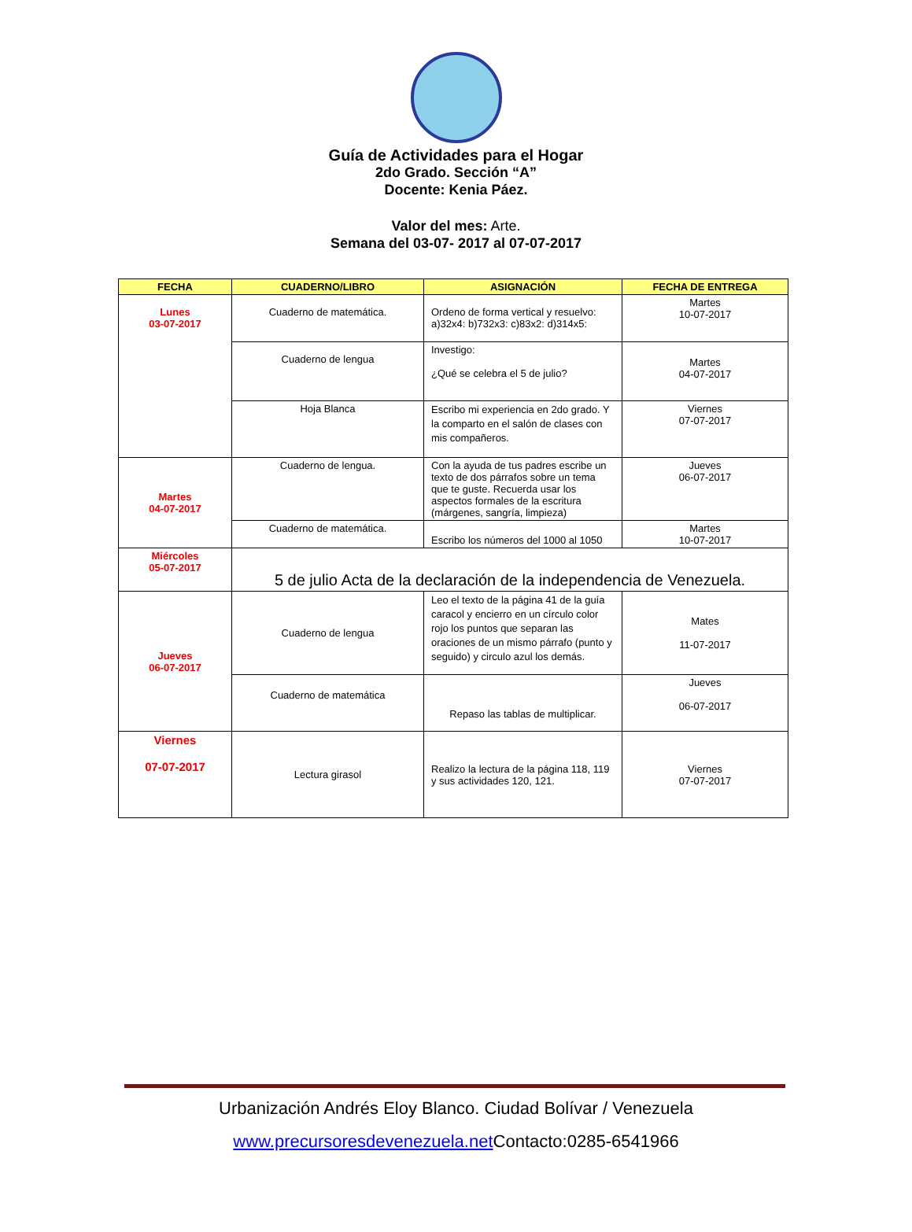Guía de Actividades para el Hogar
2do Grado. Sección “A”
Docente: Kenia Páez.
Valor del mes: Arte.
Semana del 03-07- 2017 al 07-07-2017
| FECHA | CUADERNO/LIBRO | ASIGNACIÓN | FECHA DE ENTREGA |
| --- | --- | --- | --- |
| Lunes 03-07-2017 | Cuaderno de matemática. | Ordeno de forma vertical y resuelvo: a)32x4: b)732x3: c)83x2: d)314x5: | Martes 10-07-2017 |
| | Cuaderno de lengua | Investigo: ¿Qué se celebra el 5 de julio? | Martes 04-07-2017 |
| | Hoja Blanca | Escribo mi experiencia en 2do grado. Y la comparto en el salón de clases con mis compañeros. | Viernes 07-07-2017 |
| Martes 04-07-2017 | Cuaderno de lengua. | Con la ayuda de tus padres escribe un texto de dos párrafos sobre un tema que te guste. Recuerda usar los aspectos formales de la escritura (márgenes, sangría, limpieza) | Jueves 06-07-2017 |
| | Cuaderno de matemática. | Escribo los números del 1000 al 1050 | Martes 10-07-2017 |
| Miércoles 05-07-2017 | 5 de julio Acta de la declaración de la independencia de Venezuela. | | |
| Jueves 06-07-2017 | Cuaderno de lengua | Leo el texto de la página 41 de la guía caracol y encierro en un círculo color rojo los puntos que separan las oraciones de un mismo párrafo (punto y seguido) y circulo azul los demás. | Mates 11-07-2017 |
| | Cuaderno de matemática | Repaso las tablas de multiplicar. | Jueves 06-07-2017 |
| Viernes 07-07-2017 | Lectura girasol | Realizo la lectura de la página 118, 119 y sus actividades 120, 121. | Viernes 07-07-2017 |
Urbanización Andrés Eloy Blanco. Ciudad Bolívar / Venezuela
www.precursoresdevenezuela.net Contacto:0285-6541966